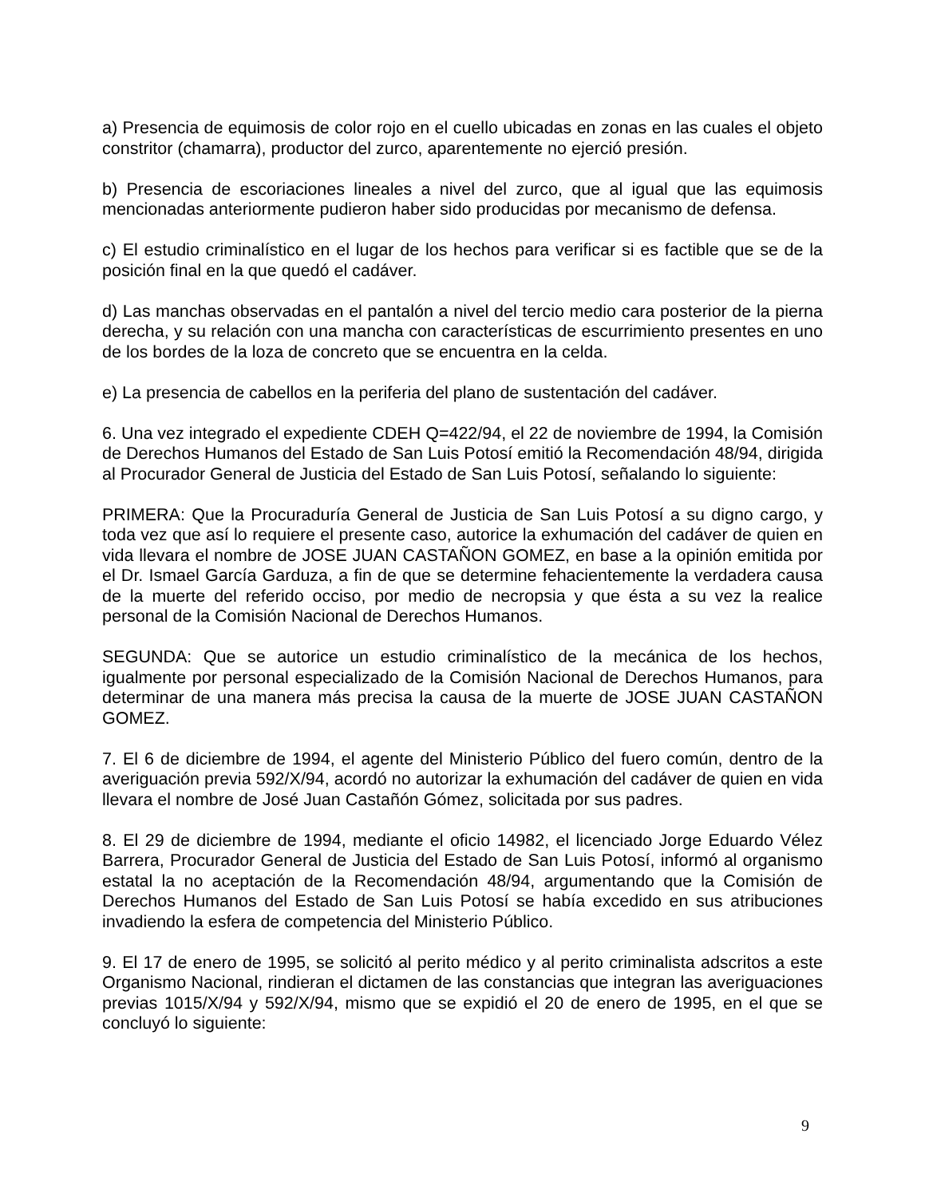a) Presencia de equimosis de color rojo en el cuello ubicadas en zonas en las cuales el objeto constritor (chamarra), productor del zurco, aparentemente no ejerció presión.
b) Presencia de escoriaciones lineales a nivel del zurco, que al igual que las equimosis mencionadas anteriormente pudieron haber sido producidas por mecanismo de defensa.
c) El estudio criminalístico en el lugar de los hechos para verificar si es factible que se de la posición final en la que quedó el cadáver.
d) Las manchas observadas en el pantalón a nivel del tercio medio cara posterior de la pierna derecha, y su relación con una mancha con características de escurrimiento presentes en uno de los bordes de la loza de concreto que se encuentra en la celda.
e) La presencia de cabellos en la periferia del plano de sustentación del cadáver.
6. Una vez integrado el expediente CDEH Q=422/94, el 22 de noviembre de 1994, la Comisión de Derechos Humanos del Estado de San Luis Potosí emitió la Recomendación 48/94, dirigida al Procurador General de Justicia del Estado de San Luis Potosí, señalando lo siguiente:
PRIMERA: Que la Procuraduría General de Justicia de San Luis Potosí a su digno cargo, y toda vez que así lo requiere el presente caso, autorice la exhumación del cadáver de quien en vida llevara el nombre de JOSE JUAN CASTAÑON GOMEZ, en base a la opinión emitida por el Dr. Ismael García Garduza, a fin de que se determine fehacientemente la verdadera causa de la muerte del referido occiso, por medio de necropsia y que ésta a su vez la realice personal de la Comisión Nacional de Derechos Humanos.
SEGUNDA: Que se autorice un estudio criminalístico de la mecánica de los hechos, igualmente por personal especializado de la Comisión Nacional de Derechos Humanos, para determinar de una manera más precisa la causa de la muerte de JOSE JUAN CASTAÑON GOMEZ.
7. El 6 de diciembre de 1994, el agente del Ministerio Público del fuero común, dentro de la averiguación previa 592/X/94, acordó no autorizar la exhumación del cadáver de quien en vida llevara el nombre de José Juan Castañón Gómez, solicitada por sus padres.
8. El 29 de diciembre de 1994, mediante el oficio 14982, el licenciado Jorge Eduardo Vélez Barrera, Procurador General de Justicia del Estado de San Luis Potosí, informó al organismo estatal la no aceptación de la Recomendación 48/94, argumentando que la Comisión de Derechos Humanos del Estado de San Luis Potosí se había excedido en sus atribuciones invadiendo la esfera de competencia del Ministerio Público.
9. El 17 de enero de 1995, se solicitó al perito médico y al perito criminalista adscritos a este Organismo Nacional, rindieran el dictamen de las constancias que integran las averiguaciones previas 1015/X/94 y 592/X/94, mismo que se expidió el 20 de enero de 1995, en el que se concluyó lo siguiente:
9